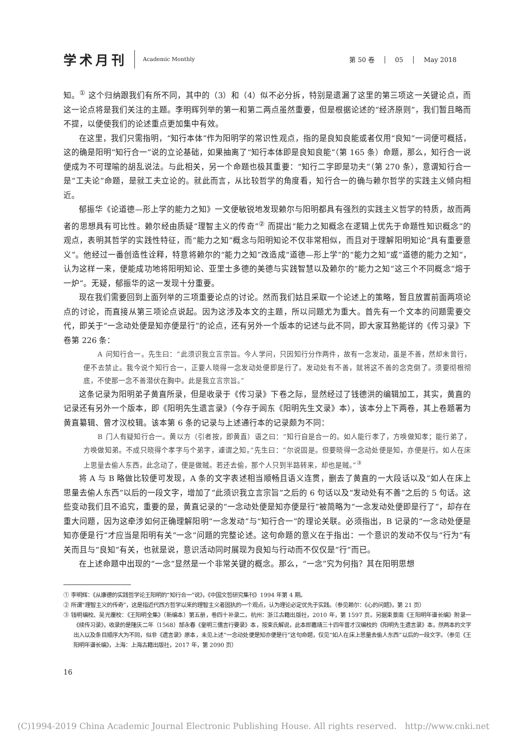学术月刊
Academic Monthly
第 50 卷 05 May 2018
知。<sup>①</sup> 这个归纳跟我们有所不同，其中的（3）和（4）似不必分拆，特别是遗漏了这里的第三项这一关键论点，而这一论点将是我们关注的主题。李明辉列举的第一和第二两点虽然重要，但是根据论述的“经济原则”，我们暂且略而不提，以便使我们的论述重点更加集中有效。
在这里，我们只需指明，“知行本体”作为阳明学的常识性观点，指的是良知良能或者仅用“良知”一词便可概括，这的确是阳明“知行合一”说的立论基础，如果抽离了“知行本体即是良知良能”（第 165 条）命题，那么，知行合一说便成为不可理喻的胡乱说法。与此相关，另一个命题也极其重要：“知行二字即是功夫”（第 270 条），意谓知行合一是“工夫论”命题，是就工夫立论的。就此而言，从比较哲学的角度看，知行合一的确与赖尔哲学的实践主义倾向相近。
郁振华《论道德—形上学的能力之知》一文便敏锐地发现赖尔与阳明都具有强烈的实践主义哲学的特质，故而两者的思想具有可比性。赖尔经由质疑“理智主义的传奇”<sup>②</sup> 而提出“能力之知概念在逻辑上优先于命题性知识概念”的观点，表明其哲学的实践性特征，而“能力之知”概念与阳明知论不仅非常相似，而且对于理解阳明知论“具有重要意义”。他经过一番创造性诠释，特意将赖尔的“能力之知”改造成“道德—形上学”的“能力之知”或“道德的能力之知”，认为这样一来，便能成功地将阳明知论、亚里士多德的美德与实践智慧以及赖尔的“能力之知”这三个不同概念“熔于一炉”。无疑，郁振华的这一发现十分重要。
现在我们需要回到上面列举的三项重要论点的讨论。然而我们姑且采取一个论述上的策略，暂且放置前面两项论点的讨论，而直接从第三项论点说起。因为这涉及本文的主题，所以问题尤为重大。首先有一个文本的问题需要交代，即关于“一念动处便是知亦便是行”的论点，还有另外一个版本的记述与此不同，即大家耳熟能详的《传习录》下卷第 226 条：
　　A 问知行合一。先生曰：“此须识我立言宗旨。今人学问，只因知行分作两件，故有一念发动，虽是不善，然却未曾行，便不去禁止。我今说个知行合一，正要人晓得一念发动处便即是行了。发动处有不善，就将这不善的念克倒了。须要彻根彻底，不使那一念不善潜伏在胸中。此是我立言宗旨。”
这条记录为阳明弟子黄直所录，但是收录于《传习录》下卷之际，显然经过了钱德洪的编辑加工，其实，黄直的记录还有另外一个版本，即《阳明先生遗言录》（今存于闾东《阳明先生文录》本），该本分上下两卷，其上卷题署为黄直纂辑、曾才汉校辑。该本第 6 条的记录与上述通行本的记录颇为不同：
　　B 门人有疑知行合一。黄以方（引者按，即黄直）语之曰：“知行自是合一的。如人能行孝了，方唤做知孝；能行弟了，方唤做知弟。不成只晓得个孝字与个弟字，遽谓之知。”先生曰：“尔说固是。但要晓得一念动处便是知，亦便是行。如人在床上思量去偷人东西，此念动了，便是做贼。若还去偷，那个人只到半路转来，却也是贼。”<sup>③</sup>
将 A 与 B 略做比较便可发现，A 条的文字表述相当顺畅且语义连贯，删去了黄直的一大段话以及“如人在床上思量去偷人东西”以后的一段文字，增加了“此须识我立言宗旨”之后的 6 句话以及“发动处有不善”之后的 5 句话。这些变动我们且不追究，重要的是，黄直记录的“一念动处便是知亦便是行”被简略为“一念发动处便即是行了”，却存在重大问题，因为这牵涉如何正确理解阳明“一念发动”与“知行合一”的理论关联。必须指出，B 记录的“一念动处便是知亦便是行”才应当是阳明有关“一念”问题的完整论述。这句命题的意义在于指出：一个意识的发动不仅与“行为”有关而且与“良知”有关，也就是说，意识活动同时展现为良知与行动而不仅仅是“行”而已。
在上述命题中出现的“一念”显然是一个非常关键的概念。那么，“一念”究为何指？其在阳明思想
① 李明辉：《从康德的实践哲学论王阳明的“知行合一”说》，《中国文哲研究集刊》1994 年第 4 期。
② 所谓“理智主义的传奇”，这是指近代西方哲学以来的理智主义者固执的一个观点，认为理论必定优先于实践。（参见赖尔：《心的问题》，第 21 页）
③ 钱明编校、吴光覆校：《王阳明全集》（新编本）第五册，卷四十补录二，杭州：浙江古籍出版社，2010 年，第 1597 页。另据束景南《王阳明年谱长编》附录一《续传习录》，收录的是隆庆二年（1568）郜永春《皇明三儒言行要录》本，按束氏解说，此本即嘉靖三十四年曾才汉编校的《阳明先生遗言录》本，然两本的文字出入以及条目顺序大为不同，似非《遗言录》原本，未见上述“一念动处便是知亦便是行”这句命题，仅见“如人在床上思量去偷人东西”以后的一段文字。（参见《王阳明年谱长编》，上海：上海古籍出版社，2017 年，第 2090 页）
16
(C)1994-2019 China Academic Journal Electronic Publishing House. All rights reserved. http://www.cnki.net